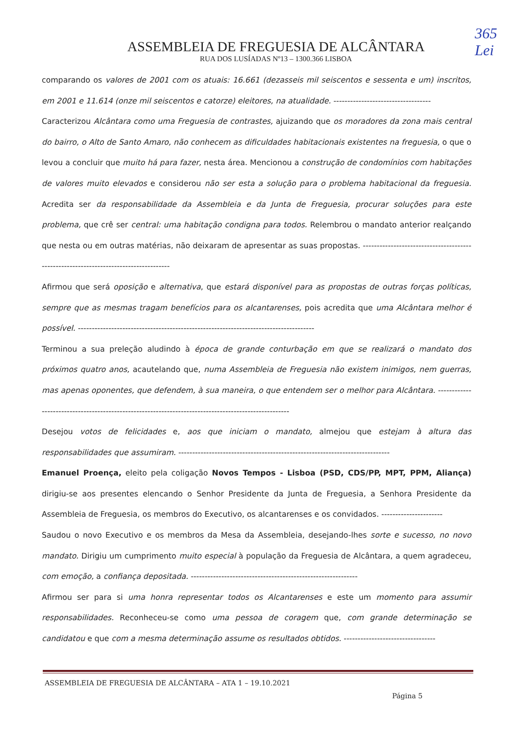365
Lei
ASSEMBLEIA DE FREGUESIA DE ALCÂNTARA
RUA DOS LUSÍADAS Nº13 – 1300.366 LISBOA
comparando os valores de 2001 com os atuais: 16.661 (dezasseis mil seiscentos e sessenta e um) inscritos, em 2001 e 11.614 (onze mil seiscentos e catorze) eleitores, na atualidade. -----------------------------------
Caracterizou Alcântara como uma Freguesia de contrastes, ajuizando que os moradores da zona mais central do bairro, o Alto de Santo Amaro, não conhecem as dificuldades habitacionais existentes na freguesia, o que o levou a concluir que muito há para fazer, nesta área. Mencionou a construção de condomínios com habitações de valores muito elevados e considerou não ser esta a solução para o problema habitacional da freguesia. Acredita ser da responsabilidade da Assembleia e da Junta de Freguesia, procurar soluções para este problema, que crê ser central: uma habitação condigna para todos. Relembrou o mandato anterior realçando que nesta ou em outras matérias, não deixaram de apresentar as suas propostas. -------------------------------------------------------------------------------------
Afirmou que será oposição e alternativa, que estará disponível para as propostas de outras forças políticas, sempre que as mesmas tragam benefícios para os alcantarenses, pois acredita que uma Alcântara melhor é possível. -------------------------------------------------------------------------------------
Terminou a sua preleção aludindo à época de grande conturbação em que se realizará o mandato dos próximos quatro anos, acautelando que, numa Assembleia de Freguesia não existem inimigos, nem guerras, mas apenas oponentes, que defendem, à sua maneira, o que entendem ser o melhor para Alcântara. -----------------------------------------------------------------------------------------------------
Desejou votos de felicidades e, aos que iniciam o mandato, almejou que estejam à altura das responsabilidades que assumiram. ----------------------------------------------------------------------------
Emanuel Proença, eleito pela coligação Novos Tempos - Lisboa (PSD, CDS/PP, MPT, PPM, Aliança) dirigiu-se aos presentes elencando o Senhor Presidente da Junta de Freguesia, a Senhora Presidente da Assembleia de Freguesia, os membros do Executivo, os alcantarenses e os convidados. ----------------------
Saudou o novo Executivo e os membros da Mesa da Assembleia, desejando-lhes sorte e sucesso, no novo mandato. Dirigiu um cumprimento muito especial à população da Freguesia de Alcântara, a quem agradeceu, com emoção, a confiança depositada. ------------------------------------------------------------
Afirmou ser para si uma honra representar todos os Alcantarenses e este um momento para assumir responsabilidades. Reconheceu-se como uma pessoa de coragem que, com grande determinação se candidatou e que com a mesma determinação assume os resultados obtidos. ---------------------------------
ASSEMBLEIA DE FREGUESIA DE ALCÂNTARA – ATA 1 – 19.10.2021
Página 5